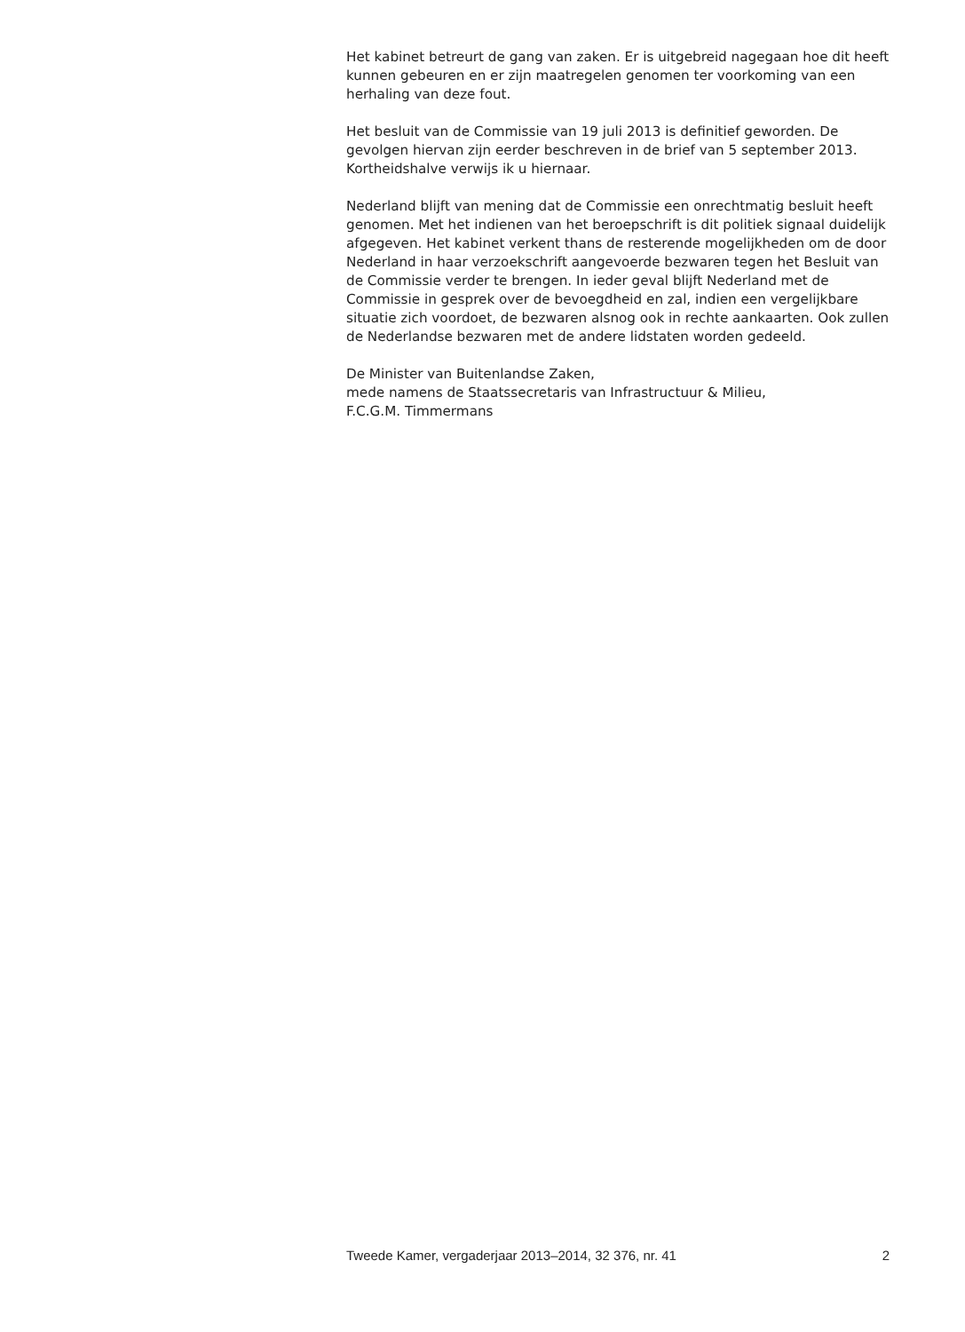Het kabinet betreurt de gang van zaken. Er is uitgebreid nagegaan hoe dit heeft kunnen gebeuren en er zijn maatregelen genomen ter voorkoming van een herhaling van deze fout.
Het besluit van de Commissie van 19 juli 2013 is definitief geworden. De gevolgen hiervan zijn eerder beschreven in de brief van 5 september 2013. Kortheidshalve verwijs ik u hiernaar.
Nederland blijft van mening dat de Commissie een onrechtmatig besluit heeft genomen. Met het indienen van het beroepschrift is dit politiek signaal duidelijk afgegeven. Het kabinet verkent thans de resterende mogelijkheden om de door Nederland in haar verzoekschrift aangevoerde bezwaren tegen het Besluit van de Commissie verder te brengen. In ieder geval blijft Nederland met de Commissie in gesprek over de bevoegdheid en zal, indien een vergelijkbare situatie zich voordoet, de bezwaren alsnog ook in rechte aankaarten. Ook zullen de Nederlandse bezwaren met de andere lidstaten worden gedeeld.
De Minister van Buitenlandse Zaken,
mede namens de Staatssecretaris van Infrastructuur & Milieu,
F.C.G.M. Timmermans
Tweede Kamer, vergaderjaar 2013–2014, 32 376, nr. 41 2